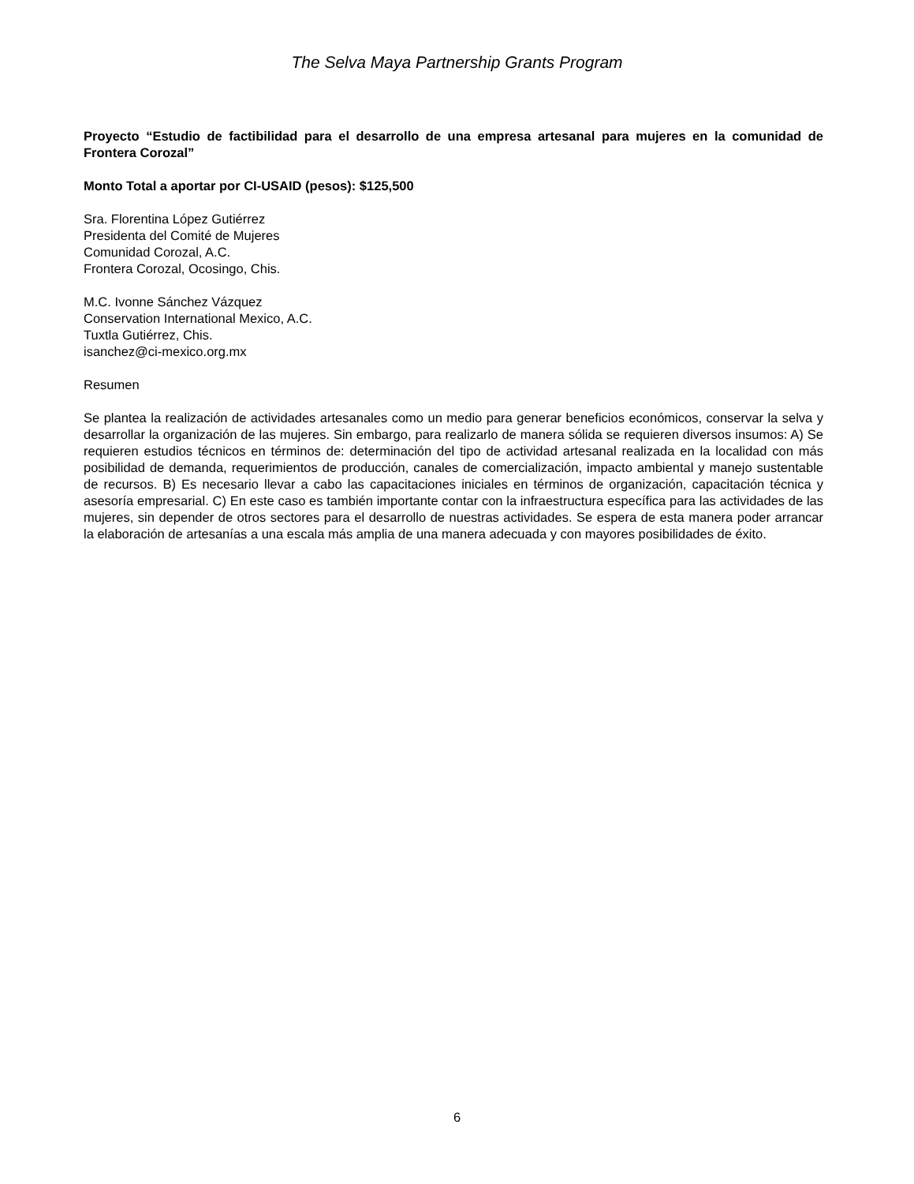The Selva Maya Partnership Grants Program
Proyecto “Estudio de factibilidad para el desarrollo de una empresa artesanal para mujeres en la comunidad de Frontera Corozal”
Monto Total a aportar por CI-USAID (pesos): $125,500
Sra. Florentina López Gutiérrez
Presidenta del Comité de Mujeres
Comunidad Corozal, A.C.
Frontera Corozal, Ocosingo, Chis.
M.C. Ivonne Sánchez Vázquez
Conservation International Mexico, A.C.
Tuxtla Gutiérrez, Chis.
isanchez@ci-mexico.org.mx
Resumen
Se plantea la realización de actividades artesanales como un medio para generar beneficios económicos, conservar la selva y desarrollar la organización de las mujeres. Sin embargo, para realizarlo de manera sólida se requieren diversos insumos: A) Se requieren estudios técnicos en términos de: determinación del tipo de actividad artesanal realizada en la localidad con más posibilidad de demanda, requerimientos de producción, canales de comercialización, impacto ambiental y manejo sustentable de recursos. B) Es necesario llevar a cabo las capacitaciones iniciales en términos de organización, capacitación técnica y asesoría empresarial. C) En este caso es también importante contar con la infraestructura específica para las actividades de las mujeres, sin depender de otros sectores para el desarrollo de nuestras actividades. Se espera de esta manera poder arrancar la elaboración de artesanías a una escala más amplia de una manera adecuada y con mayores posibilidades de éxito.
6